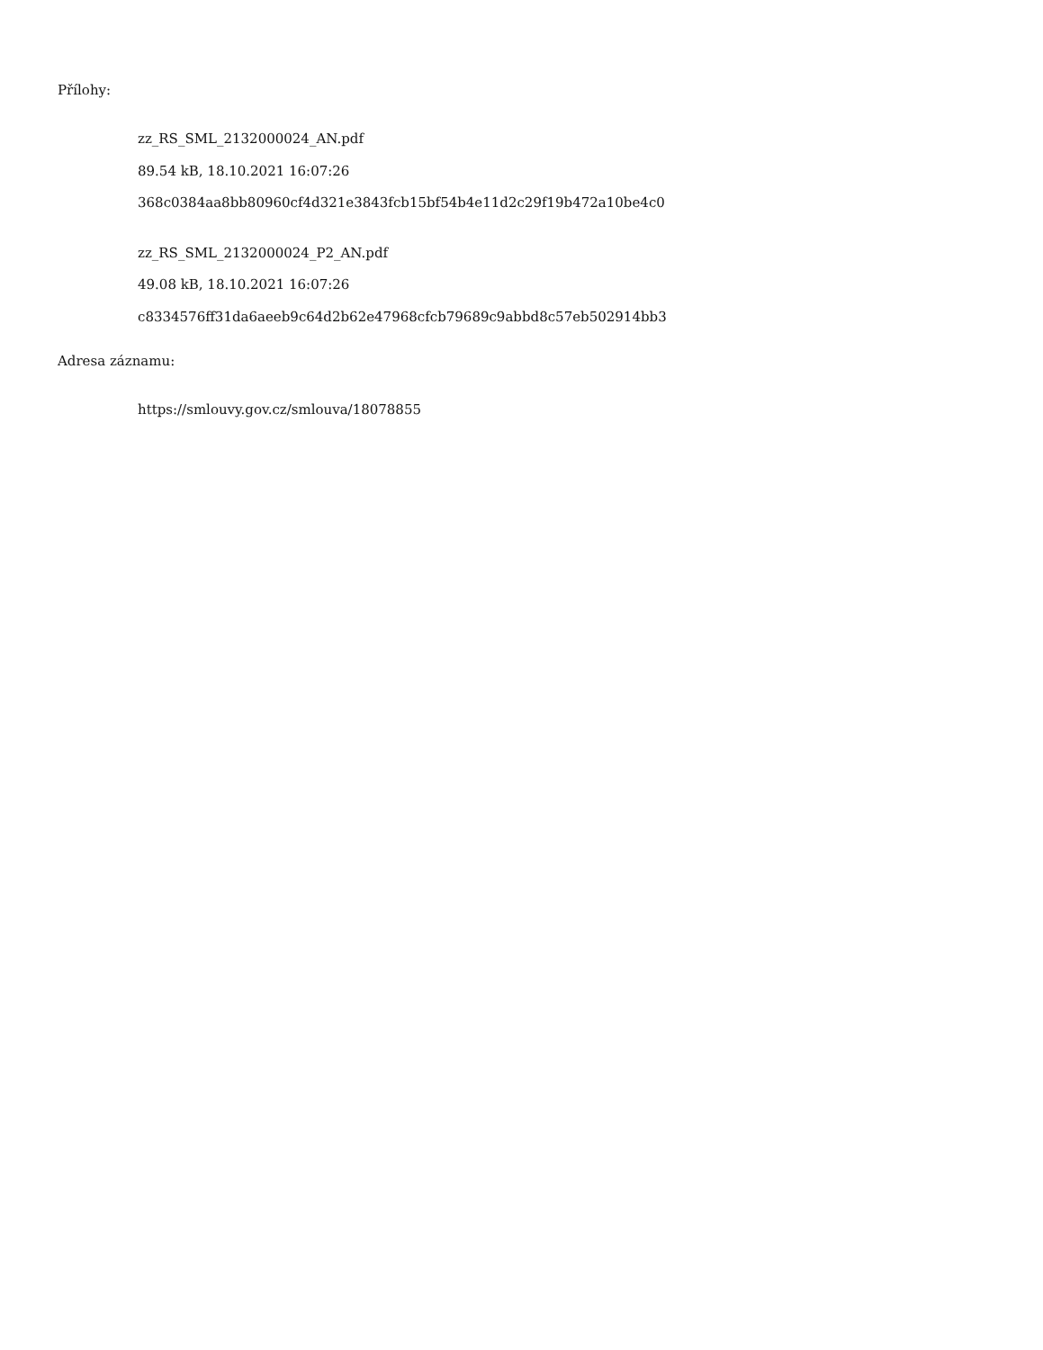Přílohy:
zz_RS_SML_2132000024_AN.pdf
89.54 kB, 18.10.2021 16:07:26
368c0384aa8bb80960cf4d321e3843fcb15bf54b4e11d2c29f19b472a10be4c0
zz_RS_SML_2132000024_P2_AN.pdf
49.08 kB, 18.10.2021 16:07:26
c8334576ff31da6aeeb9c64d2b62e47968cfcb79689c9abbd8c57eb502914bb3
Adresa záznamu:
https://smlouvy.gov.cz/smlouva/18078855